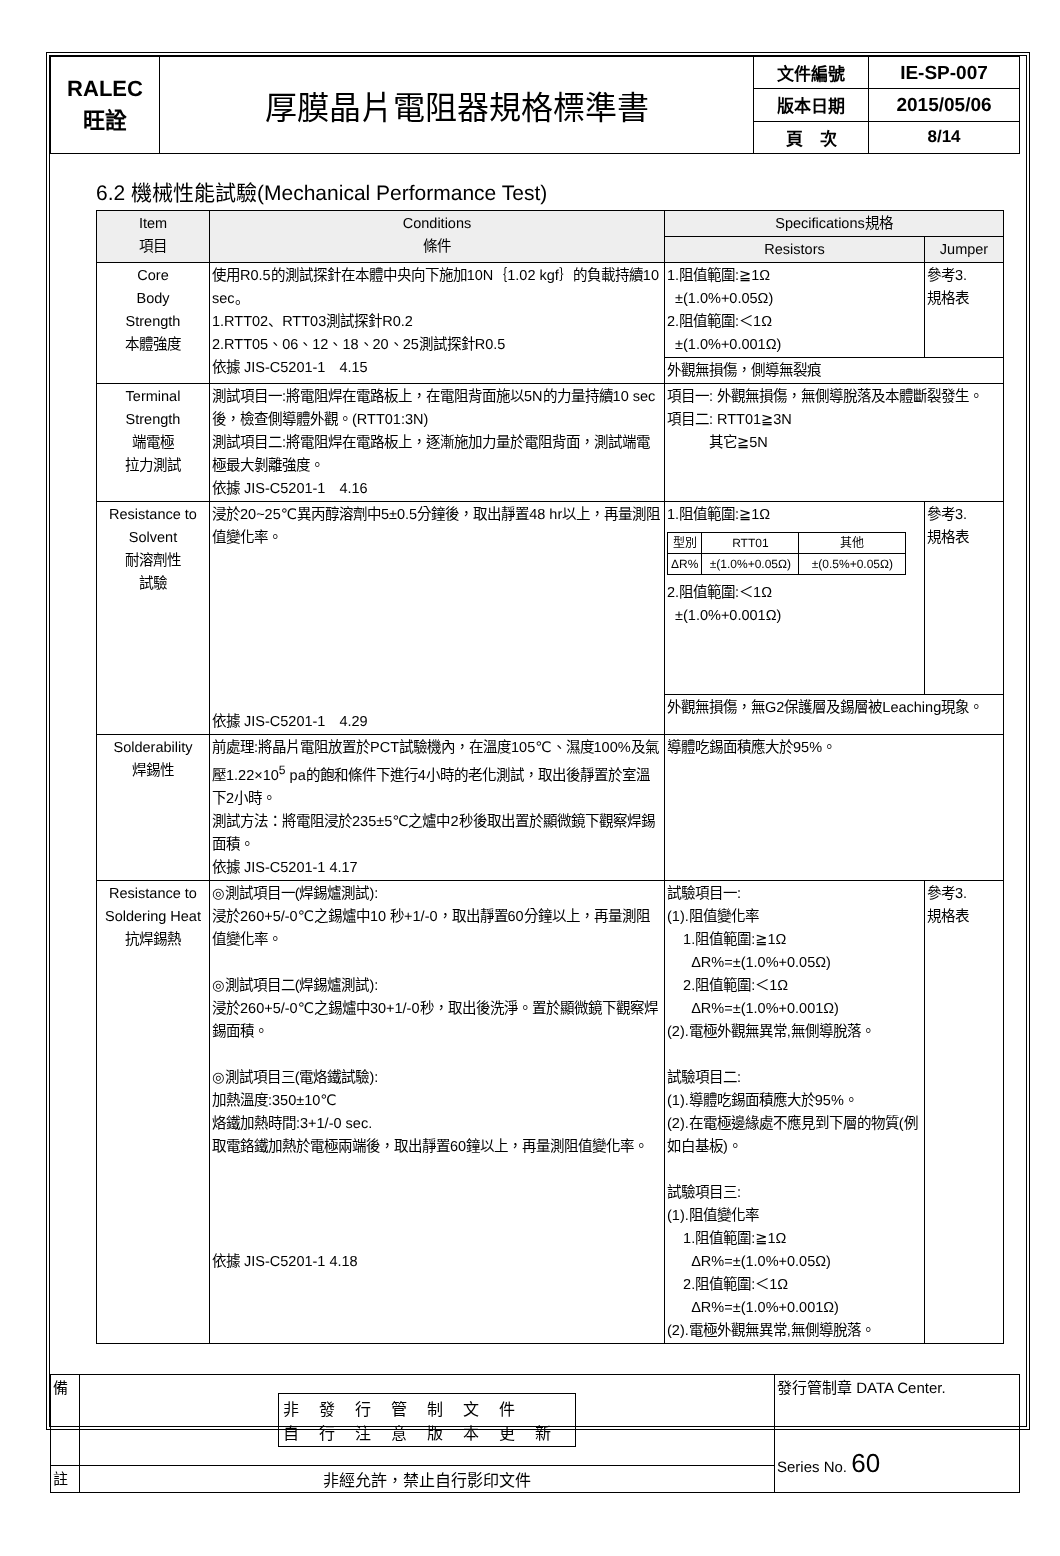| RALEC 旺詮 | 厚膜晶片電阻器規格標準書 | 文件編號 | IE-SP-007 |
| | | 版本日期 | 2015/05/06 |
| | | 頁 次 | 8/14 |
6.2 機械性能試驗(Mechanical Performance Test)
| Item 項目 | Conditions 條件 | Specifications規格 | |
| --- | --- | --- | --- |
| | | Resistors | Jumper |
| Core Body Strength 本體強度 | 使用R0.5的測試探針在本體中央向下施加10N｛1.02 kgf｝的負載持續10 sec。 1.RTT02、RTT03測試探針R0.2 2.RTT05、06、12、18、20、25測試探針R0.5 依據 JIS-C5201-1 4.15 | 1.阻值範圍:≧1Ω ±(1.0%+0.05Ω) 2.阻值範圍:＜1Ω ±(1.0%+0.001Ω) | 參考3. 規格表 |
| | | 外觀無損傷，側導無裂痕 | |
| Terminal Strength 端電極 拉力測試 | 測試項目一:將電阻焊在電路板上，在電阻背面施以5N的力量持續10 sec後，檢查側導體外觀。(RTT01:3N) 測試項目二:將電阻焊在電路板上，逐漸施加力量於電阻背面，測試端電極最大剝離強度。 依據 JIS-C5201-1 4.16 | 項目一: 外觀無損傷，無側導脫落及本體斷裂發生。 項目二: RTT01≧3N 其它≧5N | |
| Resistance to Solvent 耐溶劑性 試驗 | 浸於20~25℃異丙醇溶劑中5±0.5分鐘後，取出靜置48 hr以上，再量測阻值變化率。 依據 JIS-C5201-1 4.29 | 1.阻值範圍:≧1Ω / 型別 / RTT01 / 其他 / / ΔR% / ±(1.0%+0.05Ω) / ±(0.5%+0.05Ω) / 2.阻值範圍:＜1Ω ±(1.0%+0.001Ω) | 參考3. 規格表 |
| | | 外觀無損傷，無G2保護層及錫層被Leaching現象。 | |
| Solderability 焊錫性 | 前處理:將晶片電阻放置於PCT試驗機內，在溫度105℃、濕度100%及氣壓1.22×10<sup>5</sup> pa的飽和條件下進行4小時的老化測試，取出後靜置於室溫下2小時。 測試方法：將電阻浸於235±5℃之爐中2秒後取出置於顯微鏡下觀察焊錫面積。 依據 JIS-C5201-1 4.17 | 導體吃錫面積應大於95%。 | |
| Resistance to Soldering Heat 抗焊錫熱 | ◎測試項目一(焊錫爐測試): 浸於260+5/-0℃之錫爐中10 秒+1/-0，取出靜置60分鐘以上，再量測阻值變化率。 ◎測試項目二(焊錫爐測試): 浸於260+5/-0℃之錫爐中30+1/-0秒，取出後洗淨。置於顯微鏡下觀察焊錫面積。 ◎測試項目三(電烙鐵試驗): 加熱溫度:350±10℃ 烙鐵加熱時間:3+1/-0 sec. 取電鉻鐵加熱於電極兩端後，取出靜置60鐘以上，再量測阻值變化率。 依據 JIS-C5201-1 4.18 | 試驗項目一: (1).阻值變化率 1.阻值範圍:≧1Ω ΔR%=±(1.0%+0.05Ω) 2.阻值範圍:＜1Ω ΔR%=±(1.0%+0.001Ω) (2).電極外觀無異常,無側導脫落。 試驗項目二: (1).導體吃錫面積應大於95%。 (2).在電極邊緣處不應見到下層的物質(例如白基板)。 試驗項目三: (1).阻值變化率 1.阻值範圍:≧1Ω ΔR%=±(1.0%+0.05Ω) 2.阻值範圍:＜1Ω ΔR%=±(1.0%+0.001Ω) (2).電極外觀無異常,無側導脫落。 | 參考3. 規格表 |
| 備 | 非發行管制文件 自行注意版本更新 | 發行管制章 DATA Center. Series No. 60 |
| 註 | 非經允許，禁止自行影印文件 | |